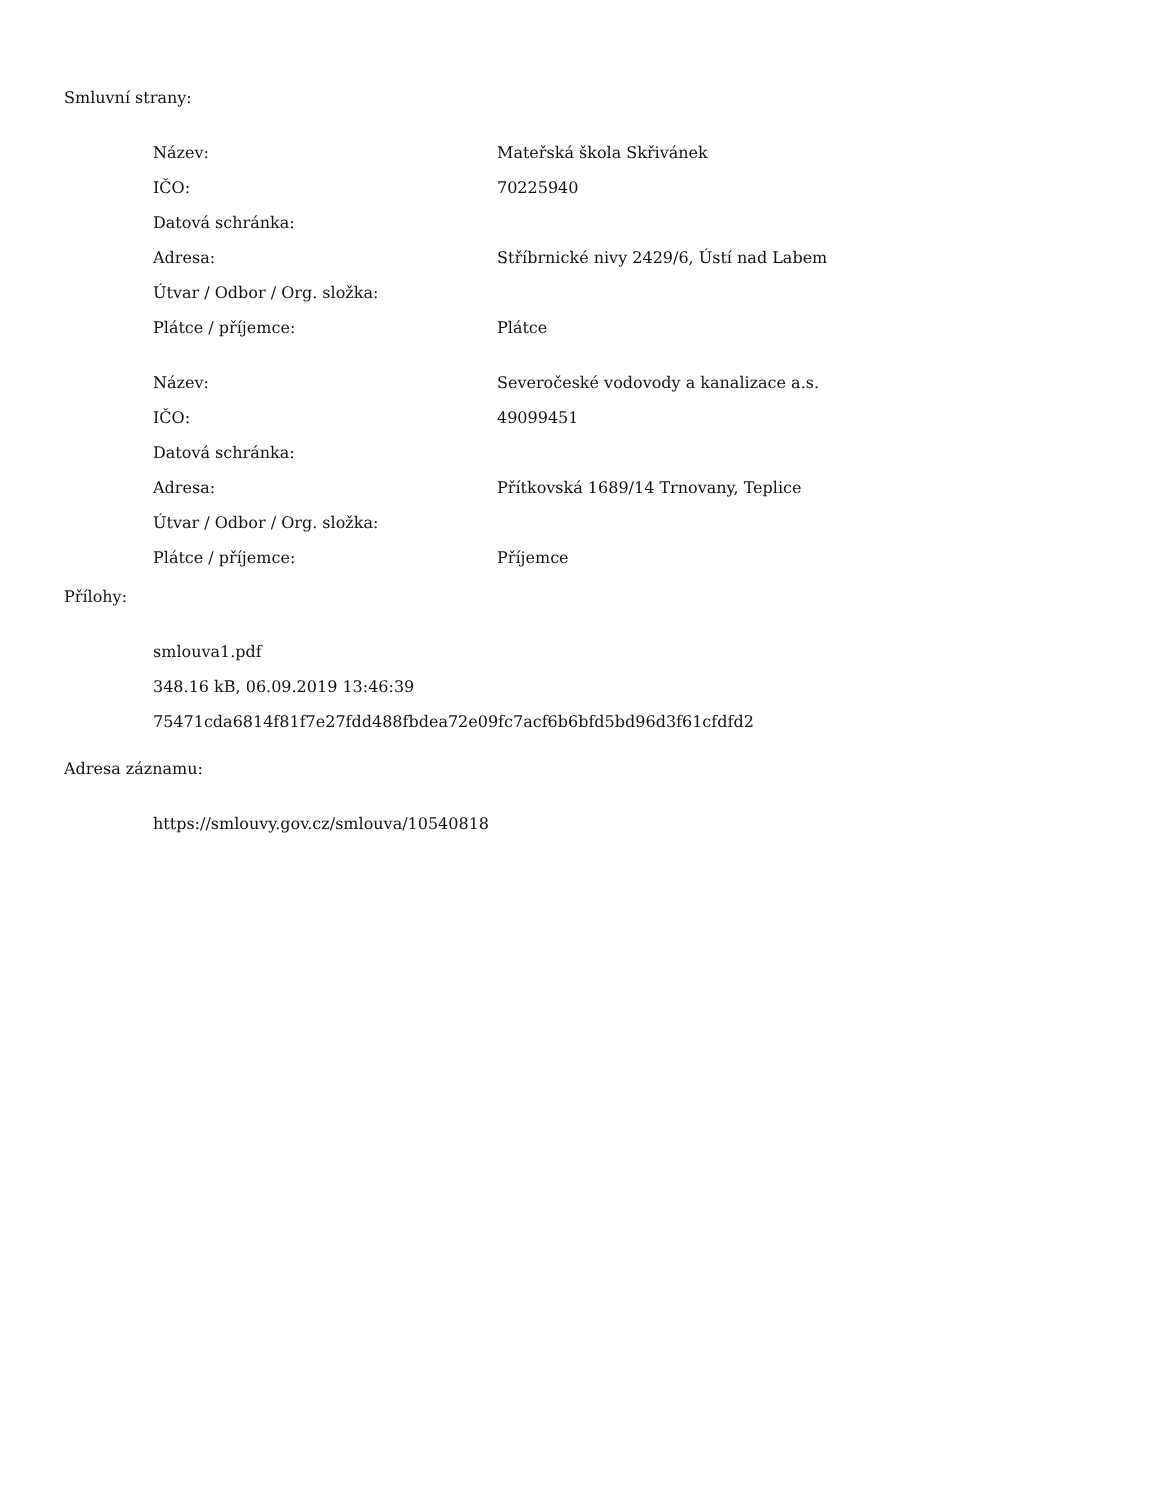Smluvní strany:
| Název: | Mateřská škola Skřivánek |
| IČO: | 70225940 |
| Datová schránka: | |
| Adresa: | Stříbrnické nivy 2429/6, Ústí nad Labem |
| Útvar / Odbor / Org. složka: | |
| Plátce / příjemce: | Plátce |
| Název: | Severočeské vodovody a kanalizace a.s. |
| IČO: | 49099451 |
| Datová schránka: | |
| Adresa: | Přítkovská 1689/14 Trnovany, Teplice |
| Útvar / Odbor / Org. složka: | |
| Plátce / příjemce: | Příjemce |
Přílohy:
smlouva1.pdf
348.16 kB, 06.09.2019 13:46:39
75471cda6814f81f7e27fdd488fbdea72e09fc7acf6b6bfd5bd96d3f61cfdfd2
Adresa záznamu:
https://smlouvy.gov.cz/smlouva/10540818